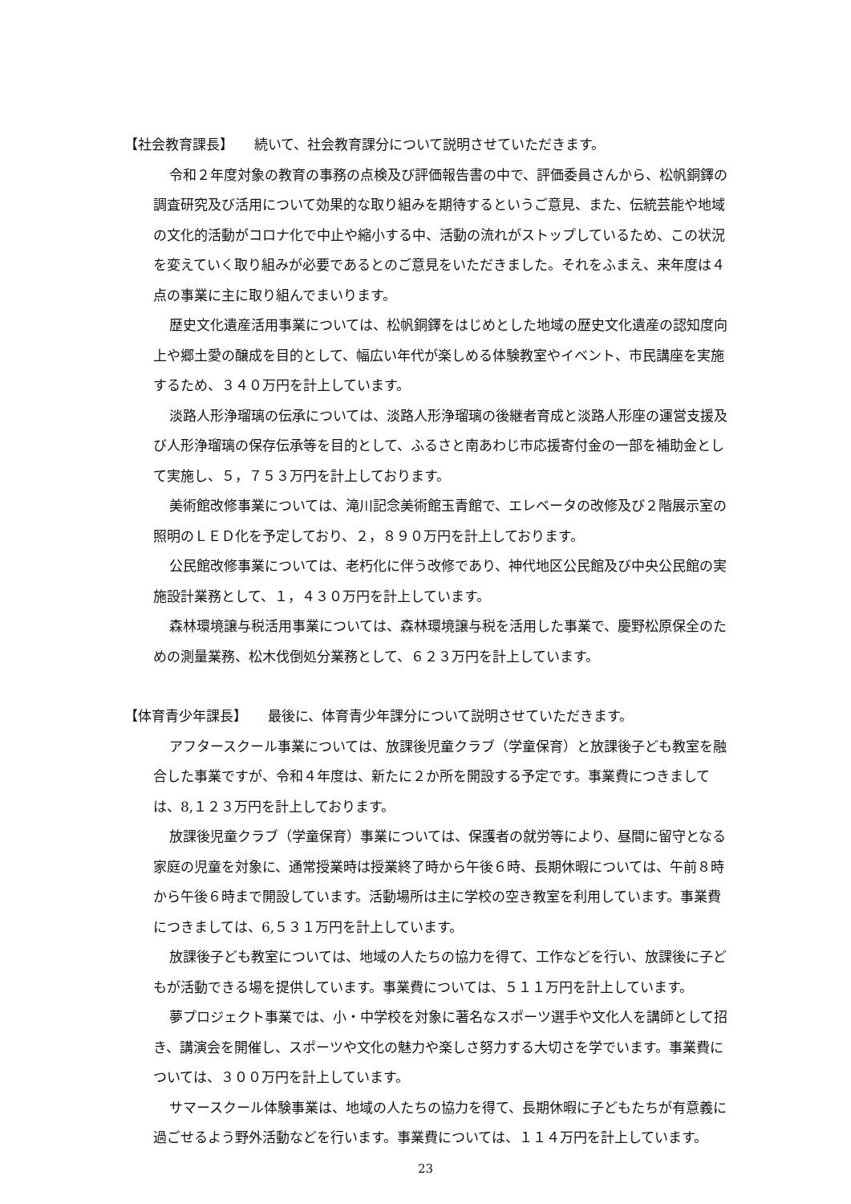【社会教育課長】　　続いて、社会教育課分について説明させていただきます。
令和２年度対象の教育の事務の点検及び評価報告書の中で、評価委員さんから、松帆銅鐸の調査研究及び活用について効果的な取り組みを期待するというご意見、また、伝統芸能や地域の文化的活動がコロナ化で中止や縮小する中、活動の流れがストップしているため、この状況を変えていく取り組みが必要であるとのご意見をいただきました。それをふまえ、来年度は４点の事業に主に取り組んでまいります。
歴史文化遺産活用事業については、松帆銅鐸をはじめとした地域の歴史文化遺産の認知度向上や郷土愛の醸成を目的として、幅広い年代が楽しめる体験教室やイベント、市民講座を実施するため、３４０万円を計上しています。
淡路人形浄瑠璃の伝承については、淡路人形浄瑠璃の後継者育成と淡路人形座の運営支援及び人形浄瑠璃の保存伝承等を目的として、ふるさと南あわじ市応援寄付金の一部を補助金として実施し、５，７５３万円を計上しております。
美術館改修事業については、滝川記念美術館玉青館で、エレベータの改修及び２階展示室の照明のＬＥＤ化を予定しており、２，８９０万円を計上しております。
公民館改修事業については、老朽化に伴う改修であり、神代地区公民館及び中央公民館の実施設計業務として、１，４３０万円を計上しています。
森林環境譲与税活用事業については、森林環境譲与税を活用した事業で、慶野松原保全のための測量業務、松木伐倒処分業務として、６２３万円を計上しています。
【体育青少年課長】　　最後に、体育青少年課分について説明させていただきます。
アフタースクール事業については、放課後児童クラブ（学童保育）と放課後子ども教室を融合した事業ですが、令和４年度は、新たに２か所を開設する予定です。事業費につきましては、8,１２３万円を計上しております。
放課後児童クラブ（学童保育）事業については、保護者の就労等により、昼間に留守となる家庭の児童を対象に、通常授業時は授業終了時から午後６時、長期休暇については、午前８時から午後６時まで開設しています。活動場所は主に学校の空き教室を利用しています。事業費につきましては、6,５３１万円を計上しています。
放課後子ども教室については、地域の人たちの協力を得て、工作などを行い、放課後に子どもが活動できる場を提供しています。事業費については、５１１万円を計上しています。
夢プロジェクト事業では、小・中学校を対象に著名なスポーツ選手や文化人を講師として招き、講演会を開催し、スポーツや文化の魅力や楽しさ努力する大切さを学でいます。事業費については、３００万円を計上しています。
サマースクール体験事業は、地域の人たちの協力を得て、長期休暇に子どもたちが有意義に過ごせるよう野外活動などを行います。事業費については、１１４万円を計上しています。
23